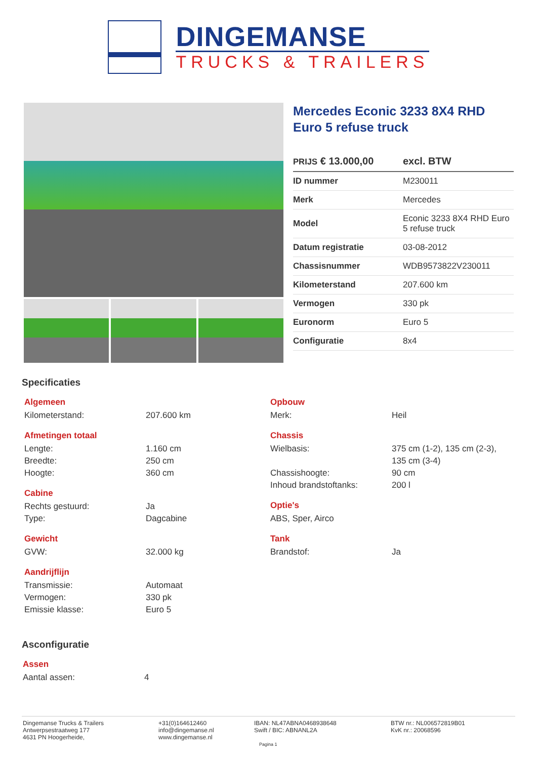DINGEMANSE
TRUCKS & TRAILERS
Mercedes Econic 3233 8X4 RHD Euro 5 refuse truck
PRIJS € 13.000,00 excl. BTW
| ID nummer | M230011 |
| Merk | Mercedes |
| Model | Econic 3233 8X4 RHD Euro 5 refuse truck |
| Datum registratie | 03-08-2012 |
| Chassisnummer | WDB9573822V230011 |
| Kilometerstand | 207.600 km |
| Vermogen | 330 pk |
| Euronorm | Euro 5 |
| Configuratie | 8x4 |
Specificaties
Algemeen
Kilometerstand: 207.600 km
Afmetingen totaal
Lengte: 1.160 cm
Breedte: 250 cm
Hoogte: 360 cm
Cabine
Rechts gestuurd: Ja
Type: Dagcabine
Gewicht
GVW: 32.000 kg
Aandrijflijn
Transmissie: Automaat
Vermogen: 330 pk
Emissie klasse: Euro 5
Opbouw
Merk: Heil
Chassis
Wielbasis: 375 cm (1-2), 135 cm (2-3),
135 cm (3-4)
Chassishoogte: 90 cm
Inhoud brandstoftanks: 200 l
Optie's
ABS, Sper, Airco
Tank
Brandstof: Ja
Asconfiguratie
Assen
Aantal assen: 4
Dingemanse Trucks & Trailers
Antwerpsestraatweg 177
4631 PN Hoogerheide,
+31(0)164612460
info@dingemanse.nl
www.dingemanse.nl
IBAN: NL47ABNA0468938648
Swift / BIC: ABNANL2A
BTW nr.: NL006572819B01
KvK nr.: 20068596
Pagina 1